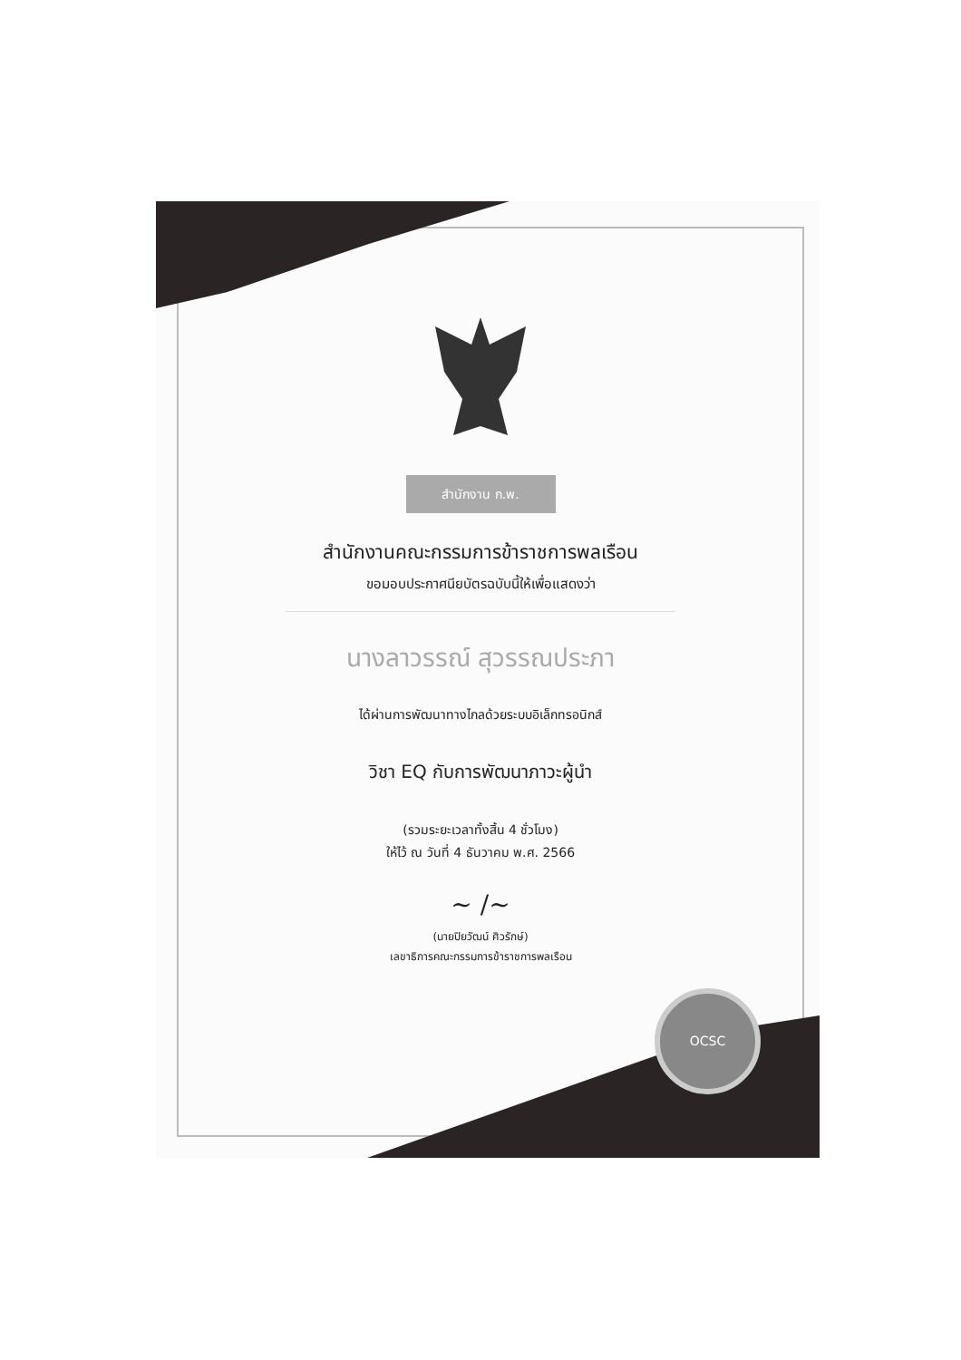OCSC
สำนักงาน ก.พ.
สำนักงานคณะกรรมการข้าราชการพลเรือน
ขอมอบประกาศนียบัตรฉบับนี้ให้เพื่อแสดงว่า
นางลาวรรณ์ สุวรรณประภา
ได้ผ่านการพัฒนาทางไกลด้วยระบบอิเล็กทรอนิกส์
วิชา EQ กับการพัฒนาภาวะผู้นำ
(รวมระยะเวลาทั้งสิ้น 4 ชั่วโมง)
ให้ไว้ ณ วันที่ 4 ธันวาคม พ.ศ. 2566
~ /~
(นายปิยวัฒน์ ศิวรักษ์)
เลขาธิการคณะกรรมการข้าราชการพลเรือน